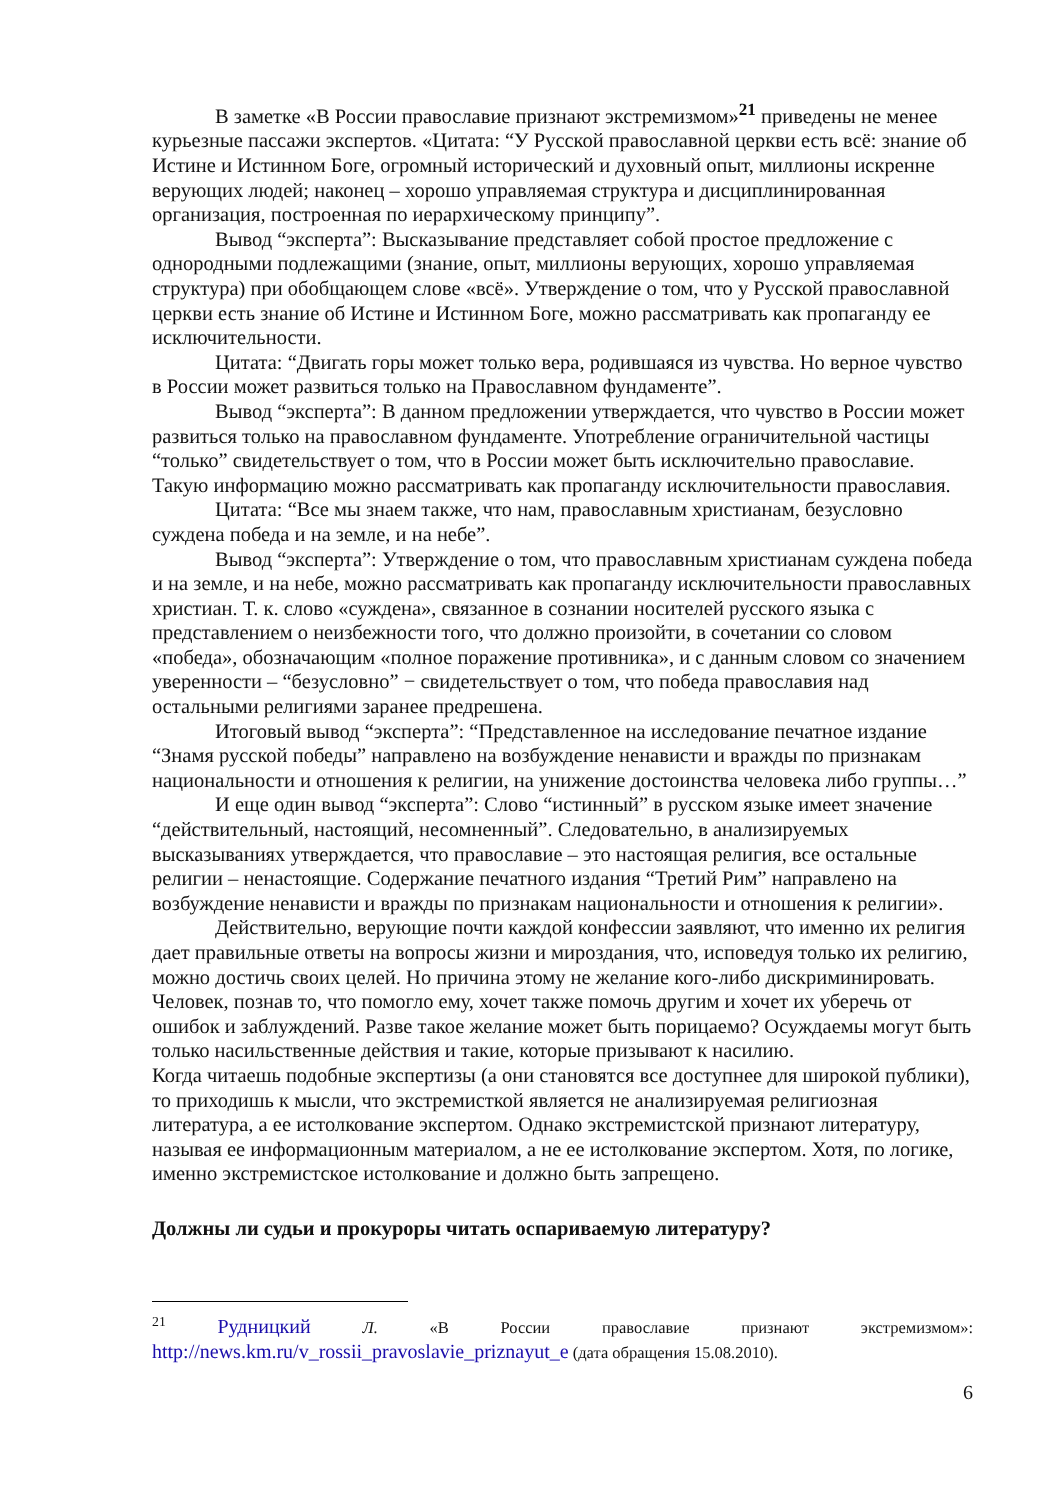В заметке «В России православие признают экстремизмом»<sup>21</sup> приведены не менее курьезные пассажи экспертов. «Цитата: “У Русской православной церкви есть всё: знание об Истине и Истинном Боге, огромный исторический и духовный опыт, миллионы искренне верующих людей; наконец – хорошо управляемая структура и дисциплинированная организация, построенная по иерархическому принципу”.
Вывод “эксперта”: Высказывание представляет собой простое предложение с однородными подлежащими (знание, опыт, миллионы верующих, хорошо управляемая структура) при обобщающем слове «всё». Утверждение о том, что у Русской православной церкви есть знание об Истине и Истинном Боге, можно рассматривать как пропаганду ее исключительности.
Цитата: “Двигать горы может только вера, родившаяся из чувства. Но верное чувство в России может развиться только на Православном фундаменте”.
Вывод “эксперта”: В данном предложении утверждается, что чувство в России может развиться только на православном фундаменте. Употребление ограничительной частицы “только” свидетельствует о том, что в России может быть исключительно православие. Такую информацию можно рассматривать как пропаганду исключительности православия.
Цитата: “Все мы знаем также, что нам, православным христианам, безусловно суждена победа и на земле, и на небе”.
Вывод “эксперта”: Утверждение о том, что православным христианам суждена победа и на земле, и на небе, можно рассматривать как пропаганду исключительности православных христиан. Т. к. слово «суждена», связанное в сознании носителей русского языка с представлением о неизбежности того, что должно произойти, в сочетании со словом «победа», обозначающим «полное поражение противника», и с данным словом со значением уверенности – “безусловно” − свидетельствует о том, что победа православия над остальными религиями заранее предрешена.
Итоговый вывод “эксперта”: “Представленное на исследование печатное издание “Знамя русской победы” направлено на возбуждение ненависти и вражды по признакам национальности и отношения к религии, на унижение достоинства человека либо группы…”
И еще один вывод “эксперта”: Слово “истинный” в русском языке имеет значение “действительный, настоящий, несомненный”. Следовательно, в анализируемых высказываниях утверждается, что православие – это настоящая религия, все остальные религии – ненастоящие. Содержание печатного издания “Третий Рим” направлено на возбуждение ненависти и вражды по признакам национальности и отношения к религии».
Действительно, верующие почти каждой конфессии заявляют, что именно их религия дает правильные ответы на вопросы жизни и мироздания, что, исповедуя только их религию, можно достичь своих целей. Но причина этому не желание кого-либо дискриминировать. Человек, познав то, что помогло ему, хочет также помочь другим и хочет их уберечь от ошибок и заблуждений. Разве такое желание может быть порицаемо? Осуждаемы могут быть только насильственные действия и такие, которые призывают к насилию.
Когда читаешь подобные экспертизы (а они становятся все доступнее для широкой публики), то приходишь к мысли, что экстремисткой является не анализируемая религиозная литература, а ее истолкование экспертом. Однако экстремистской признают литературу, называя ее информационным материалом, а не ее истолкование экспертом. Хотя, по логике, именно экстремистское истолкование и должно быть запрещено.
Должны ли судьи и прокуроры читать оспариваемую литературу?
<sup>21</sup> Рудницкий Л. «В России православие признают экстремизмом»: http://news.km.ru/v_rossii_pravoslavie_priznayut_e (дата обращения 15.08.2010).
6